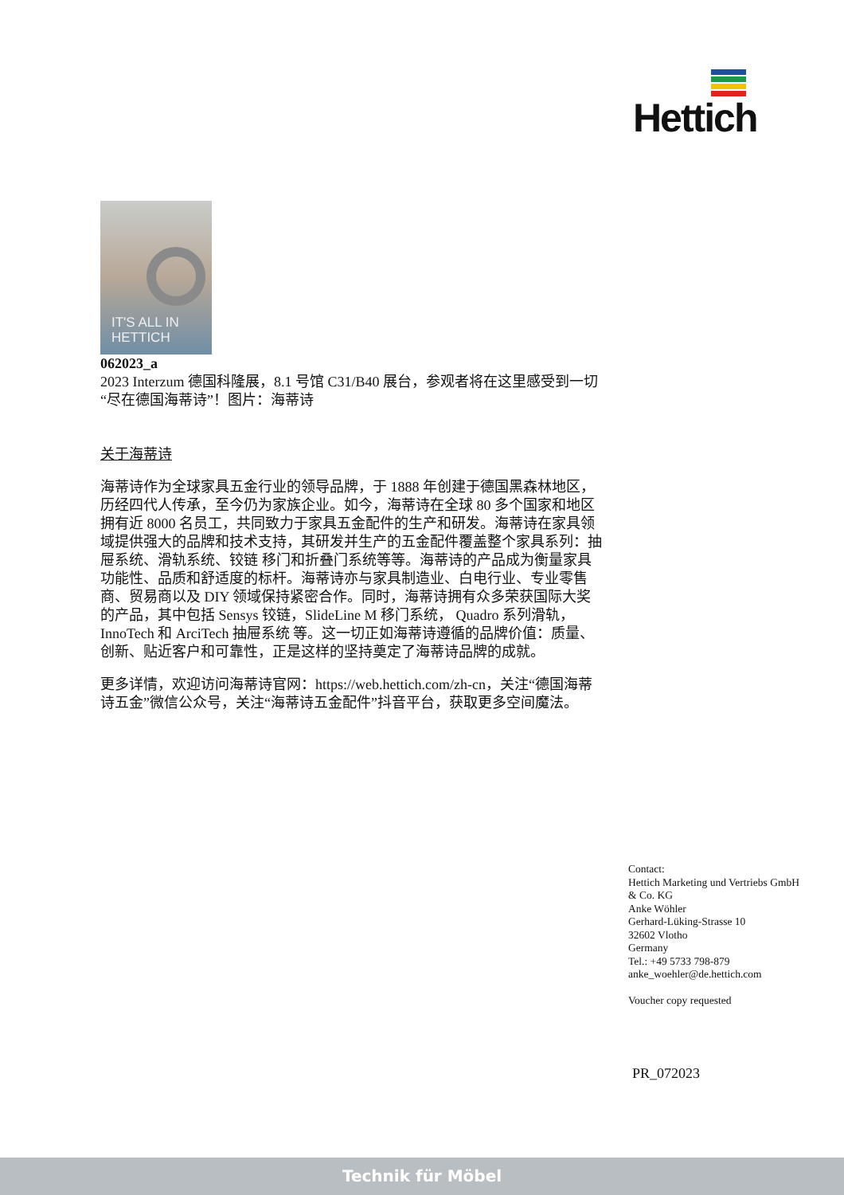Hettich
IT'S ALL IN
HETTICH
062023_a
2023 Interzum 德国科隆展，8.1 号馆 C31/B40 展台，参观者将在这里感受到一切“尽在德国海蒂诗”！图片：海蒂诗
关于海蒂诗
海蒂诗作为全球家具五金行业的领导品牌，于 1888 年创建于德国黑森林地区，历经四代人传承，至今仍为家族企业。如今，海蒂诗在全球 80 多个国家和地区拥有近 8000 名员工，共同致力于家具五金配件的生产和研发。海蒂诗在家具领域提供强大的品牌和技术支持，其研发并生产的五金配件覆盖整个家具系列：抽屉系统、滑轨系统、铰链 移门和折叠门系统等等。海蒂诗的产品成为衡量家具功能性、品质和舒适度的标杆。海蒂诗亦与家具制造业、白电行业、专业零售商、贸易商以及 DIY 领域保持紧密合作。同时，海蒂诗拥有众多荣获国际大奖的产品，其中包括 Sensys 铰链，SlideLine M 移门系统， Quadro 系列滑轨，InnoTech 和 ArciTech 抽屉系统 等。这一切正如海蒂诗遵循的品牌价值：质量、创新、贴近客户和可靠性，正是这样的坚持奠定了海蒂诗品牌的成就。
更多详情，欢迎访问海蒂诗官网：https://web.hettich.com/zh-cn，关注“德国海蒂诗五金”微信公众号，关注“海蒂诗五金配件”抖音平台，获取更多空间魔法。
Contact:
Hettich Marketing und Vertriebs GmbH
& Co. KG
Anke Wöhler
Gerhard-Lüking-Strasse 10
32602 Vlotho
Germany
Tel.: +49 5733 798-879
anke_woehler@de.hettich.com
Voucher copy requested
PR_072023
Technik für Möbel